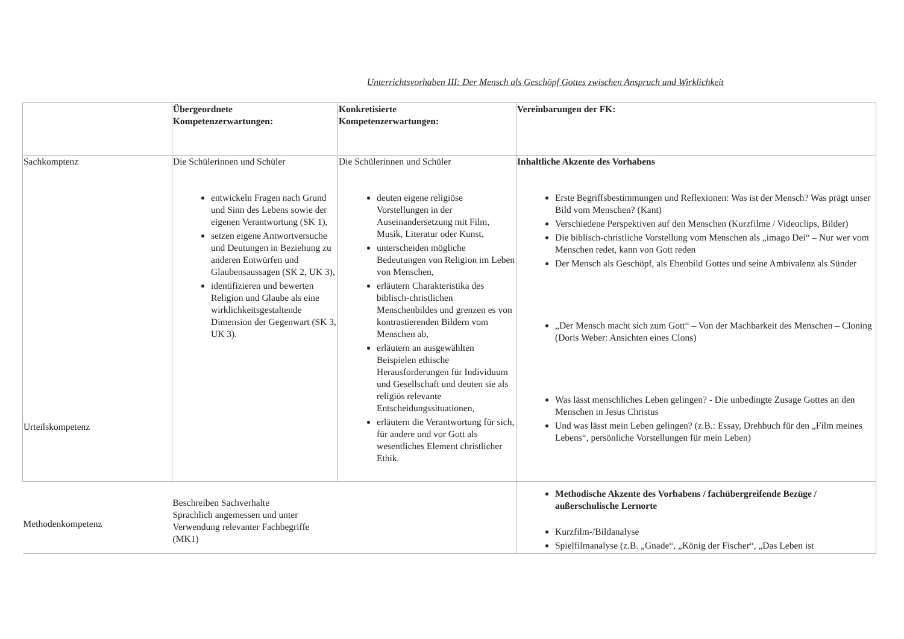Unterrichtsvorhaben III: Der Mensch als Geschöpf Gottes zwischen Anspruch und Wirklichkeit
| | Übergeordnete Kompetenzerwartungen: | Konkretisierte Kompetenzerwartungen: | Vereinbarungen der FK: |
| Sachkomptenz Urteilskompetenz | Die Schülerinnen und Schüler entwickeln Fragen nach Grund und Sinn des Lebens sowie der eigenen Verantwortung (SK 1), setzen eigene Antwortversuche und Deutungen in Beziehung zu anderen Entwürfen und Glaubensaussagen (SK 2, UK 3), identifizieren und bewerten Religion und Glaube als eine wirklichkeitsgestaltende Dimension der Gegenwart (SK 3, UK 3). | Die Schülerinnen und Schüler deuten eigene religiöse Vorstellungen in der Auseinandersetzung mit Film, Musik, Literatur oder Kunst, unterscheiden mögliche Bedeutungen von Religion im Leben von Menschen, erläutern Charakteristika des biblisch-christlichen Menschenbildes und grenzen es von kontrastierenden Bildern vom Menschen ab, erläutern an ausgewählten Beispielen ethische Herausforderungen für Individuum und Gesellschaft und deuten sie als religiös relevante Entscheidungssituationen, erläutern die Verantwortung für sich, für andere und vor Gott als wesentliches Element christlicher Ethik. | Inhaltliche Akzente des Vorhabens Erste Begriffsbestimmungen und Reflexionen: Was ist der Mensch? Was prägt unser Bild vom Menschen? (Kant) Verschiedene Perspektiven auf den Menschen (Kurzfilme / Videoclips, Bilder) Die biblisch-christliche Vorstellung vom Menschen als „imago Dei“ – Nur wer vom Menschen redet, kann von Gott reden Der Mensch als Geschöpf, als Ebenbild Gottes und seine Ambivalenz als Sünder „Der Mensch macht sich zum Gott“ – Von der Machbarkeit des Menschen – Cloning (Doris Weber: Ansichten eines Clons) Was lässt menschliches Leben gelingen? - Die unbedingte Zusage Gottes an den Menschen in Jesus Christus Und was lässt mein Leben gelingen? (z.B.: Essay, Drehbuch für den „Film meines Lebens“, persönliche Vorstellungen für mein Leben) |
| Methodenkompetenz | Beschreiben Sachverhalte Sprachlich angemessen und unter Verwendung relevanter Fachbegriffe (MK1) | | Methodische Akzente des Vorhabens / fachübergreifende Bezüge / außerschulische Lernorte Kurzfilm-/Bildanalyse Spielfilmanalyse (z.B. „Gnade“, „König der Fischer“, „Das Leben ist |